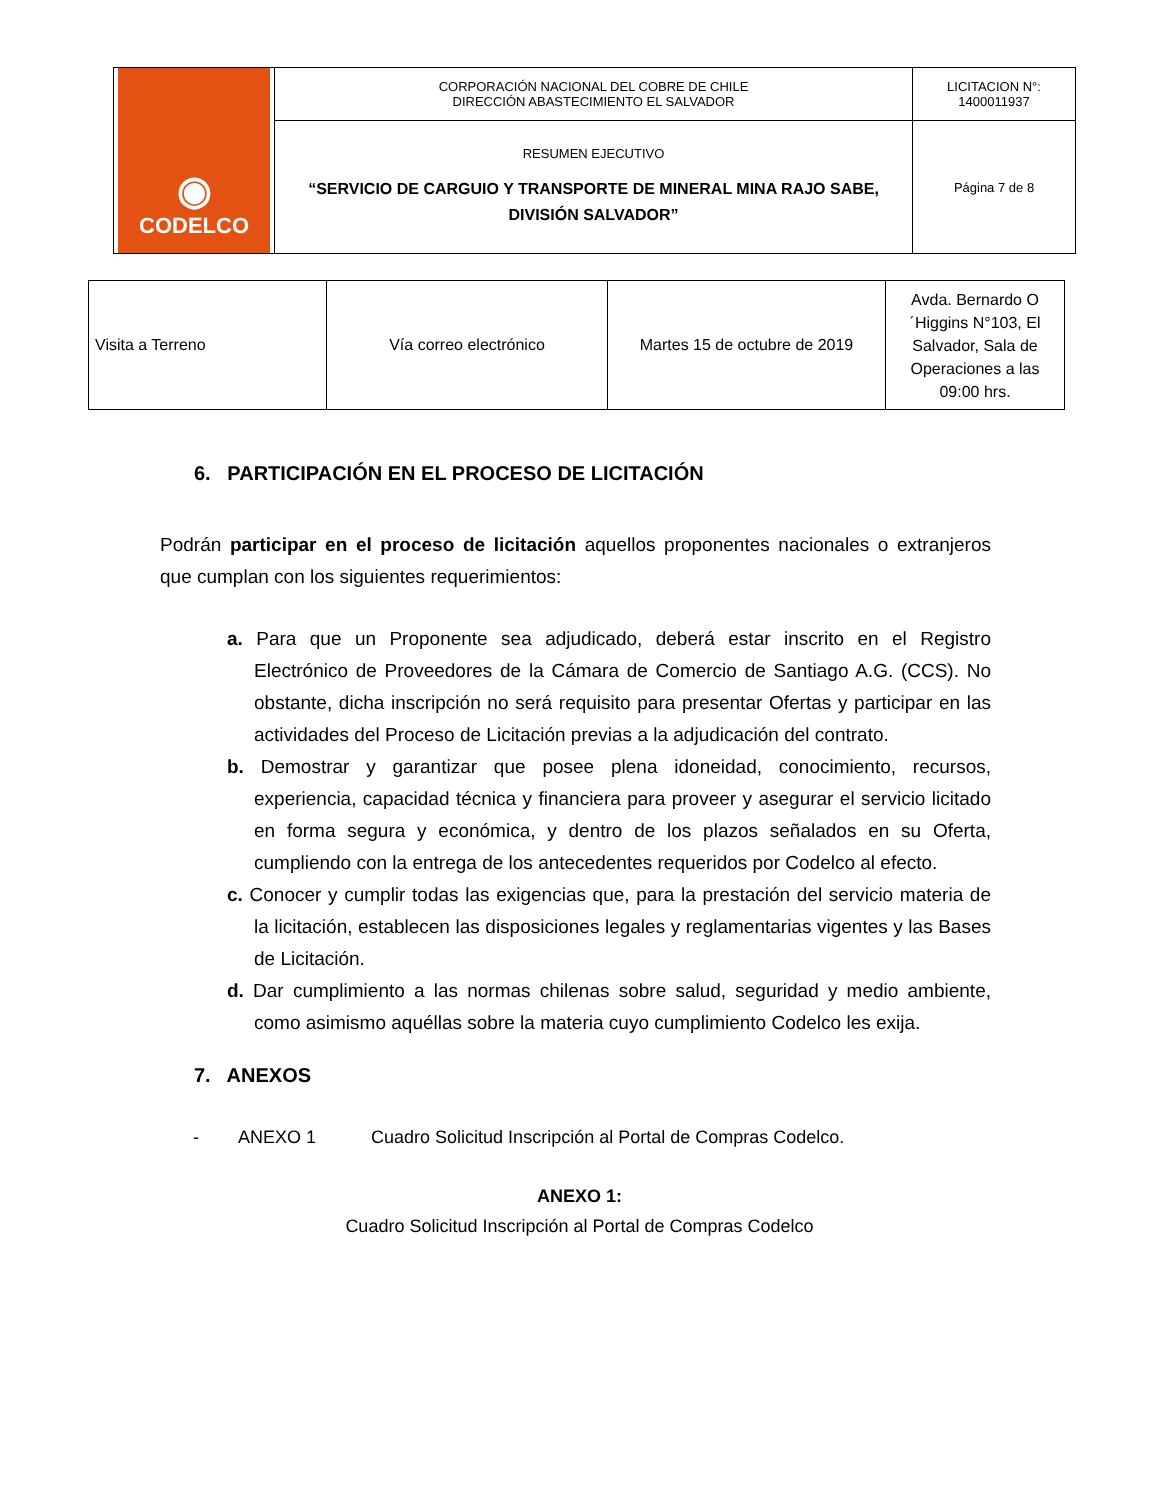| ◉ CODELCO | CORPORACIÓN NACIONAL DEL COBRE DE CHILE DIRECCIÓN ABASTECIMIENTO EL SALVADOR | LICITACION N°: 1400011937 |
| | RESUMEN EJECUTIVO “SERVICIO DE CARGUIO Y TRANSPORTE DE MINERAL MINA RAJO SABE, DIVISIÓN SALVADOR” | Página 7 de 8 |
| Visita a Terreno | Vía correo electrónico | Martes 15 de octubre de 2019 | Avda. Bernardo O´Higgins N°103, El Salvador, Sala de Operaciones a las 09:00 hrs. |
6. PARTICIPACIÓN EN EL PROCESO DE LICITACIÓN
Podrán participar en el proceso de licitación aquellos proponentes nacionales o extranjeros que cumplan con los siguientes requerimientos:
a. Para que un Proponente sea adjudicado, deberá estar inscrito en el Registro Electrónico de Proveedores de la Cámara de Comercio de Santiago A.G. (CCS). No obstante, dicha inscripción no será requisito para presentar Ofertas y participar en las actividades del Proceso de Licitación previas a la adjudicación del contrato.
b. Demostrar y garantizar que posee plena idoneidad, conocimiento, recursos, experiencia, capacidad técnica y financiera para proveer y asegurar el servicio licitado en forma segura y económica, y dentro de los plazos señalados en su Oferta, cumpliendo con la entrega de los antecedentes requeridos por Codelco al efecto.
c. Conocer y cumplir todas las exigencias que, para la prestación del servicio materia de la licitación, establecen las disposiciones legales y reglamentarias vigentes y las Bases de Licitación.
d. Dar cumplimiento a las normas chilenas sobre salud, seguridad y medio ambiente, como asimismo aquéllas sobre la materia cuyo cumplimiento Codelco les exija.
7. ANEXOS
- ANEXO 1 Cuadro Solicitud Inscripción al Portal de Compras Codelco.
ANEXO 1:
Cuadro Solicitud Inscripción al Portal de Compras Codelco